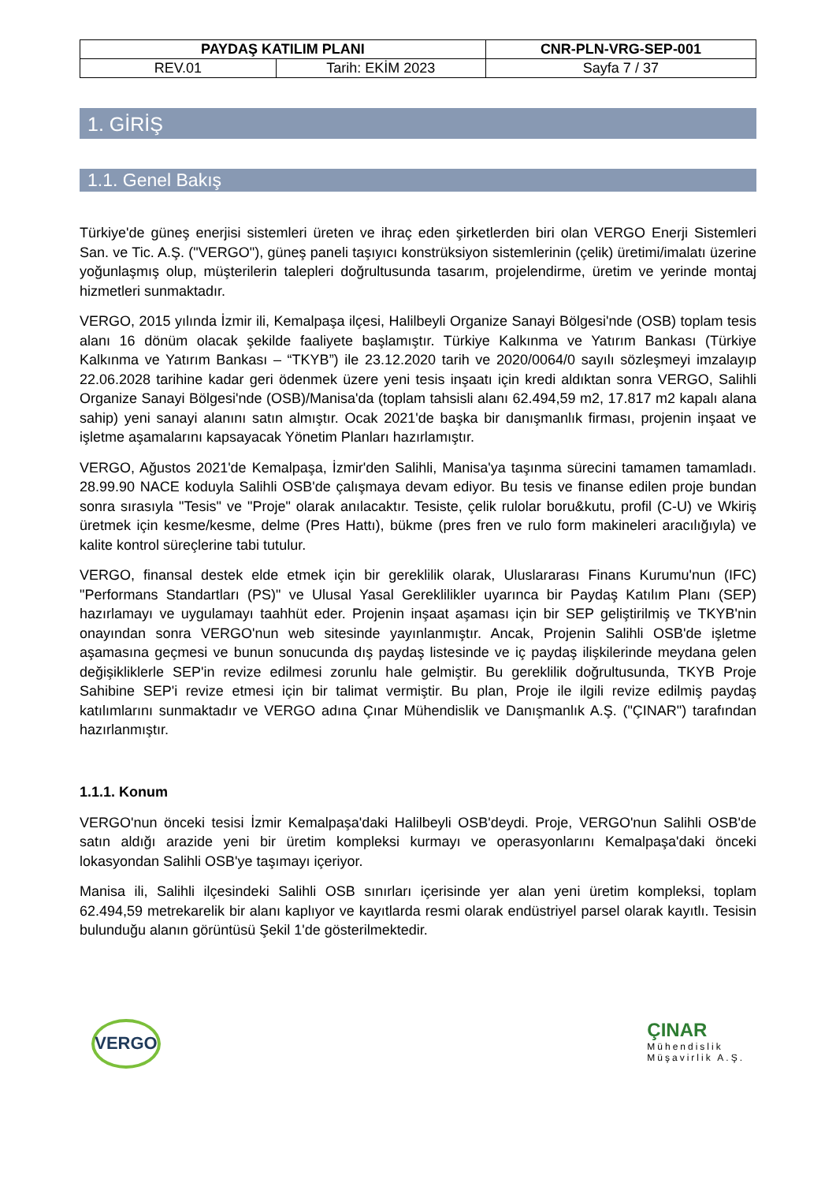| PAYDAŞ KATILIM PLANI | | CNR-PLN-VRG-SEP-001 |
| --- | --- | --- |
| REV.01 | Tarih: EKİM 2023 | Sayfa 7 / 37 |
1. GİRİŞ
1.1. Genel Bakış
Türkiye'de güneş enerjisi sistemleri üreten ve ihraç eden şirketlerden biri olan VERGO Enerji Sistemleri San. ve Tic. A.Ş. ("VERGO"), güneş paneli taşıyıcı konstrüksiyon sistemlerinin (çelik) üretimi/imalatı üzerine yoğunlaşmış olup, müşterilerin talepleri doğrultusunda tasarım, projelendirme, üretim ve yerinde montaj hizmetleri sunmaktadır.
VERGO, 2015 yılında İzmir ili, Kemalpaşa ilçesi, Halilbeyli Organize Sanayi Bölgesi'nde (OSB) toplam tesis alanı 16 dönüm olacak şekilde faaliyete başlamıştır. Türkiye Kalkınma ve Yatırım Bankası (Türkiye Kalkınma ve Yatırım Bankası – “TKYB”) ile 23.12.2020 tarih ve 2020/0064/0 sayılı sözleşmeyi imzalayıp 22.06.2028 tarihine kadar geri ödenmek üzere yeni tesis inşaatı için kredi aldıktan sonra VERGO, Salihli Organize Sanayi Bölgesi'nde (OSB)/Manisa'da (toplam tahsisli alanı 62.494,59 m2, 17.817 m2 kapalı alana sahip) yeni sanayi alanını satın almıştır. Ocak 2021'de başka bir danışmanlık firması, projenin inşaat ve işletme aşamalarını kapsayacak Yönetim Planları hazırlamıştır.
VERGO, Ağustos 2021'de Kemalpaşa, İzmir'den Salihli, Manisa'ya taşınma sürecini tamamen tamamladı. 28.99.90 NACE koduyla Salihli OSB'de çalışmaya devam ediyor. Bu tesis ve finanse edilen proje bundan sonra sırasıyla "Tesis" ve "Proje" olarak anılacaktır. Tesiste, çelik rulolar boru&kutu, profil (C-U) ve Wkiriş üretmek için kesme/kesme, delme (Pres Hattı), bükme (pres fren ve rulo form makineleri aracılığıyla) ve kalite kontrol süreçlerine tabi tutulur.
VERGO, finansal destek elde etmek için bir gereklilik olarak, Uluslararası Finans Kurumu'nun (IFC) "Performans Standartları (PS)" ve Ulusal Yasal Gereklilikler uyarınca bir Paydaş Katılım Planı (SEP) hazırlamayı ve uygulamayı taahhüt eder. Projenin inşaat aşaması için bir SEP geliştirilmiş ve TKYB'nin onayından sonra VERGO'nun web sitesinde yayınlanmıştır. Ancak, Projenin Salihli OSB'de işletme aşamasına geçmesi ve bunun sonucunda dış paydaş listesinde ve iç paydaş ilişkilerinde meydana gelen değişikliklerle SEP'in revize edilmesi zorunlu hale gelmiştir. Bu gereklilik doğrultusunda, TKYB Proje Sahibine SEP'i revize etmesi için bir talimat vermiştir. Bu plan, Proje ile ilgili revize edilmiş paydaş katılımlarını sunmaktadır ve VERGO adına Çınar Mühendislik ve Danışmanlık A.Ş. ("ÇINAR") tarafından hazırlanmıştır.
1.1.1. Konum
VERGO'nun önceki tesisi İzmir Kemalpaşa'daki Halilbeyli OSB'deydi. Proje, VERGO'nun Salihli OSB'de satın aldığı arazide yeni bir üretim kompleksi kurmayı ve operasyonlarını Kemalpaşa'daki önceki lokasyondan Salihli OSB'ye taşımayı içeriyor.
Manisa ili, Salihli ilçesindeki Salihli OSB sınırları içerisinde yer alan yeni üretim kompleksi, toplam 62.494,59 metrekarelik bir alanı kaplıyor ve kayıtlarda resmi olarak endüstriyel parsel olarak kayıtlı. Tesisin bulunduğu alanın görüntüsü Şekil 1'de gösterilmektedir.
VERGO
ÇINAR
Mühendislik
Müşavirlik A.Ş.